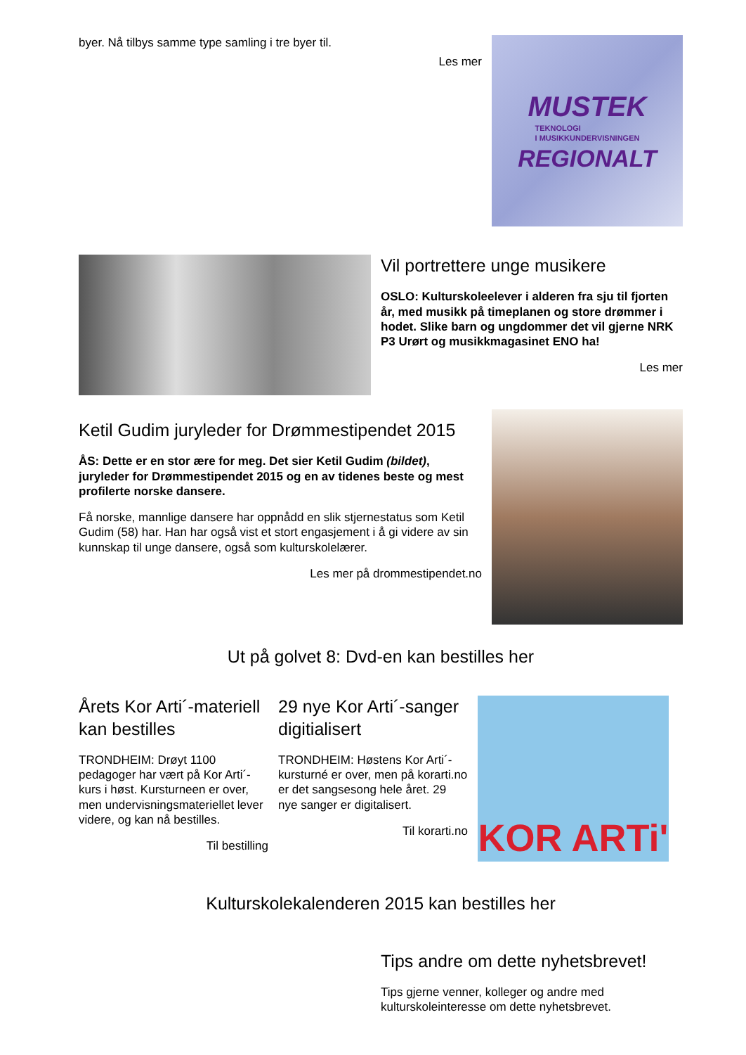byer. Nå tilbys samme type samling i tre byer til.
Les mer
MUSTEK
TEKNOLOGI
I MUSIKKUNDERVISNINGEN
REGIONALT
Vil portrettere unge musikere
OSLO: Kulturskoleelever i alderen fra sju til fjorten år, med musikk på timeplanen og store drømmer i hodet. Slike barn og ungdommer det vil gjerne NRK P3 Urørt og musikkmagasinet ENO ha!
Les mer
Ketil Gudim juryleder for Drømmestipendet 2015
ÅS: Dette er en stor ære for meg. Det sier Ketil Gudim (bildet), juryleder for Drømmestipendet 2015 og en av tidenes beste og mest profilerte norske dansere.
Få norske, mannlige dansere har oppnådd en slik stjernestatus som Ketil Gudim (58) har. Han har også vist et stort engasjement i å gi videre av sin kunnskap til unge dansere, også som kulturskolelærer.
Les mer på drommestipendet.no
Ut på golvet 8: Dvd-en kan bestilles her
Årets Kor Arti´-materiell kan bestilles
TRONDHEIM: Drøyt 1100 pedagoger har vært på Kor Arti´-kurs i høst. Kursturneen er over, men undervisningsmateriellet lever videre, og kan nå bestilles.
Til bestilling
29 nye Kor Arti´-sanger digitialisert
TRONDHEIM: Høstens Kor Arti´-kursturné er over, men på korarti.no er det sangsesong hele året. 29 nye sanger er digitalisert.
Til korarti.no
KOR ARTi'
Kulturskolekalenderen 2015 kan bestilles her
Tips andre om dette nyhetsbrevet!
Tips gjerne venner, kolleger og andre med kulturskoleinteresse om dette nyhetsbrevet.